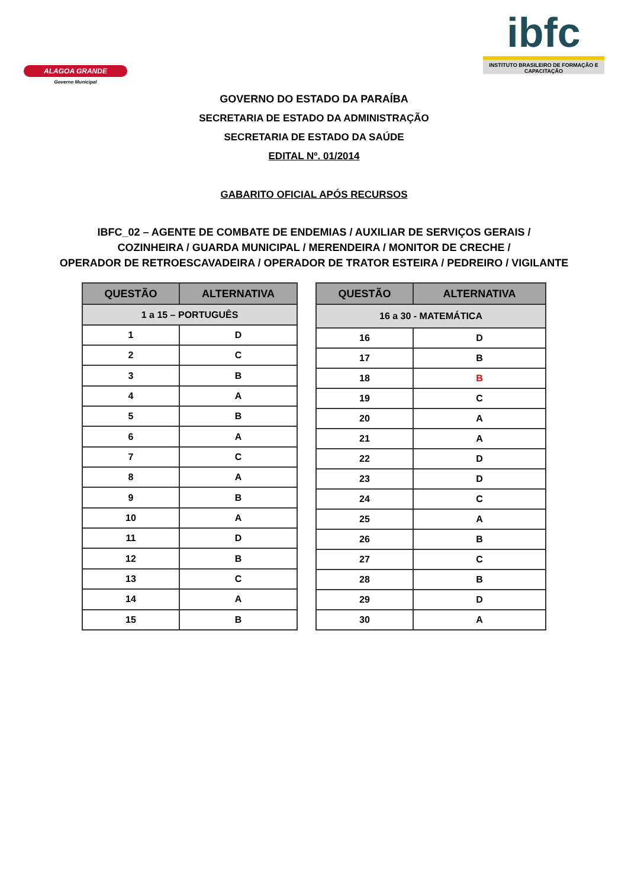ALAGOA GRANDE
Governo Municipal
ibfc
INSTITUTO BRASILEIRO DE FORMAÇÃO E CAPACITAÇÃO
GOVERNO DO ESTADO DA PARAÍBA
SECRETARIA DE ESTADO DA ADMINISTRAÇÃO
SECRETARIA DE ESTADO DA SAÚDE
EDITAL Nº. 01/2014
GABARITO OFICIAL APÓS RECURSOS
IBFC_02 – AGENTE DE COMBATE DE ENDEMIAS / AUXILIAR DE SERVIÇOS GERAIS /
COZINHEIRA / GUARDA MUNICIPAL / MERENDEIRA / MONITOR DE CRECHE /
OPERADOR DE RETROESCAVADEIRA / OPERADOR DE TRATOR ESTEIRA / PEDREIRO / VIGILANTE
| QUESTÃO | ALTERNATIVA |
| --- | --- |
| 1 a 15 – PORTUGUÊS | |
| 1 | D |
| 2 | C |
| 3 | B |
| 4 | A |
| 5 | B |
| 6 | A |
| 7 | C |
| 8 | A |
| 9 | B |
| 10 | A |
| 11 | D |
| 12 | B |
| 13 | C |
| 14 | A |
| 15 | B |
| QUESTÃO | ALTERNATIVA |
| --- | --- |
| 16 a 30 - MATEMÁTICA | |
| 16 | D |
| 17 | B |
| 18 | B |
| 19 | C |
| 20 | A |
| 21 | A |
| 22 | D |
| 23 | D |
| 24 | C |
| 25 | A |
| 26 | B |
| 27 | C |
| 28 | B |
| 29 | D |
| 30 | A |